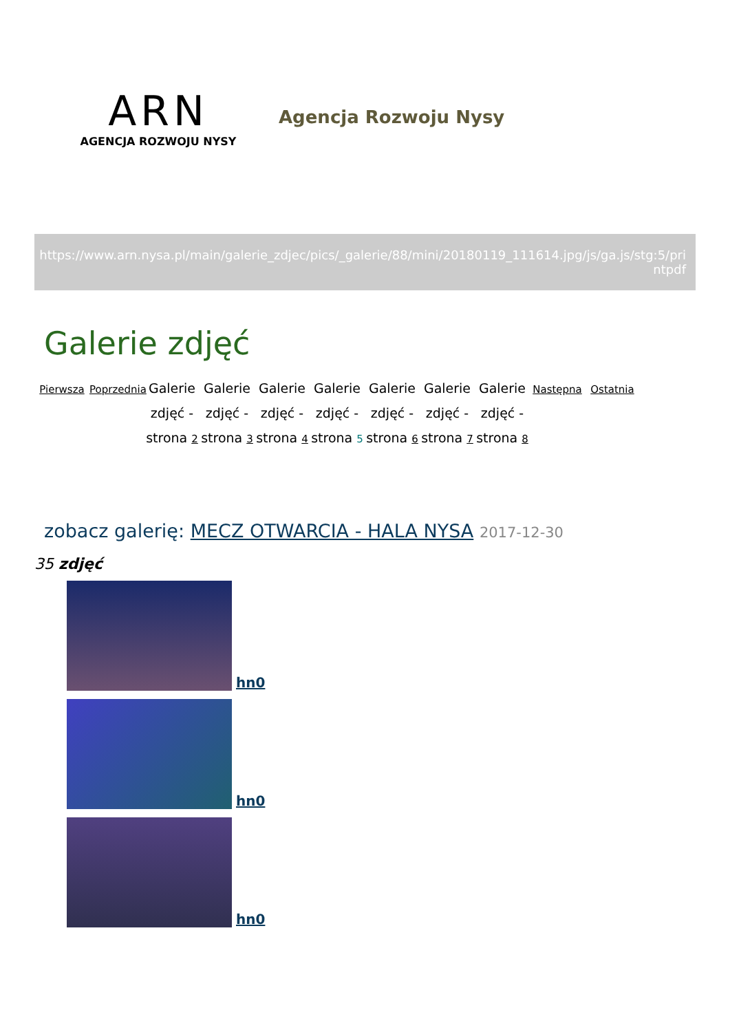ARN
AGENCJA ROZWOJU NYSY
Agencja Rozwoju Nysy
https://www.arn.nysa.pl/main/galerie_zdjec/pics/_galerie/88/mini/20180119_111614.jpg/js/ga.js/stg:5/pri
ntpdf
Galerie zdjęć
Pierwsza
Poprzednia
Galerie zdjęć - strona 2
Galerie zdjęć - strona 3
Galerie zdjęć - strona 4
Galerie zdjęć - strona 5
Galerie zdjęć - strona 6
Galerie zdjęć - strona 7
Galerie zdjęć - strona 8
Następna
Ostatnia
zobacz galerię: MECZ OTWARCIA - HALA NYSA 2017-12-30
35 zdjęć
hn0
hn0
hn0